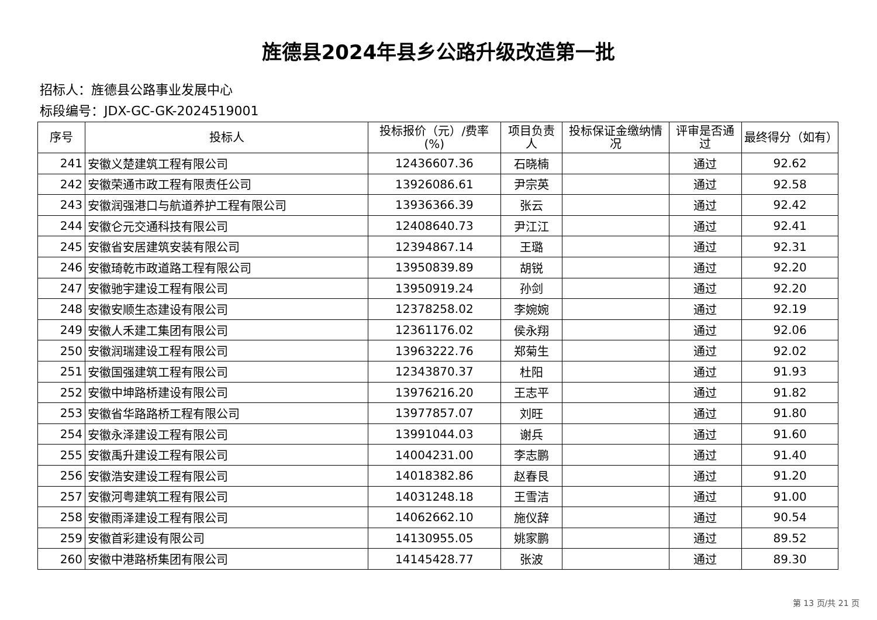旌德县2024年县乡公路升级改造第一批
招标人：旌德县公路事业发展中心
标段编号：JDX-GC-GK-2024519001
| 序号 | 投标人 | 投标报价（元）/费率(%) | 项目负责人 | 投标保证金缴纳情况 | 评审是否通过 | 最终得分（如有） |
| --- | --- | --- | --- | --- | --- | --- |
| 241 | 安徽义楚建筑工程有限公司 | 12436607.36 | 石晓楠 | | 通过 | 92.62 |
| 242 | 安徽荣通市政工程有限责任公司 | 13926086.61 | 尹宗英 | | 通过 | 92.58 |
| 243 | 安徽润强港口与航道养护工程有限公司 | 13936366.39 | 张云 | | 通过 | 92.42 |
| 244 | 安徽仑元交通科技有限公司 | 12408640.73 | 尹江江 | | 通过 | 92.41 |
| 245 | 安徽省安居建筑安装有限公司 | 12394867.14 | 王璐 | | 通过 | 92.31 |
| 246 | 安徽琦乾市政道路工程有限公司 | 13950839.89 | 胡锐 | | 通过 | 92.20 |
| 247 | 安徽驰宇建设工程有限公司 | 13950919.24 | 孙剑 | | 通过 | 92.20 |
| 248 | 安徽安顺生态建设有限公司 | 12378258.02 | 李婉婉 | | 通过 | 92.19 |
| 249 | 安徽人禾建工集团有限公司 | 12361176.02 | 侯永翔 | | 通过 | 92.06 |
| 250 | 安徽润瑞建设工程有限公司 | 13963222.76 | 郑菊生 | | 通过 | 92.02 |
| 251 | 安徽国强建筑工程有限公司 | 12343870.37 | 杜阳 | | 通过 | 91.93 |
| 252 | 安徽中坤路桥建设有限公司 | 13976216.20 | 王志平 | | 通过 | 91.82 |
| 253 | 安徽省华路路桥工程有限公司 | 13977857.07 | 刘旺 | | 通过 | 91.80 |
| 254 | 安徽永泽建设工程有限公司 | 13991044.03 | 谢兵 | | 通过 | 91.60 |
| 255 | 安徽禹升建设工程有限公司 | 14004231.00 | 李志鹏 | | 通过 | 91.40 |
| 256 | 安徽浩安建设工程有限公司 | 14018382.86 | 赵春艮 | | 通过 | 91.20 |
| 257 | 安徽河粤建筑工程有限公司 | 14031248.18 | 王雪洁 | | 通过 | 91.00 |
| 258 | 安徽雨泽建设工程有限公司 | 14062662.10 | 施仪辞 | | 通过 | 90.54 |
| 259 | 安徽首彩建设有限公司 | 14130955.05 | 姚家鹏 | | 通过 | 89.52 |
| 260 | 安徽中港路桥集团有限公司 | 14145428.77 | 张波 | | 通过 | 89.30 |
第 13 页/共 21 页